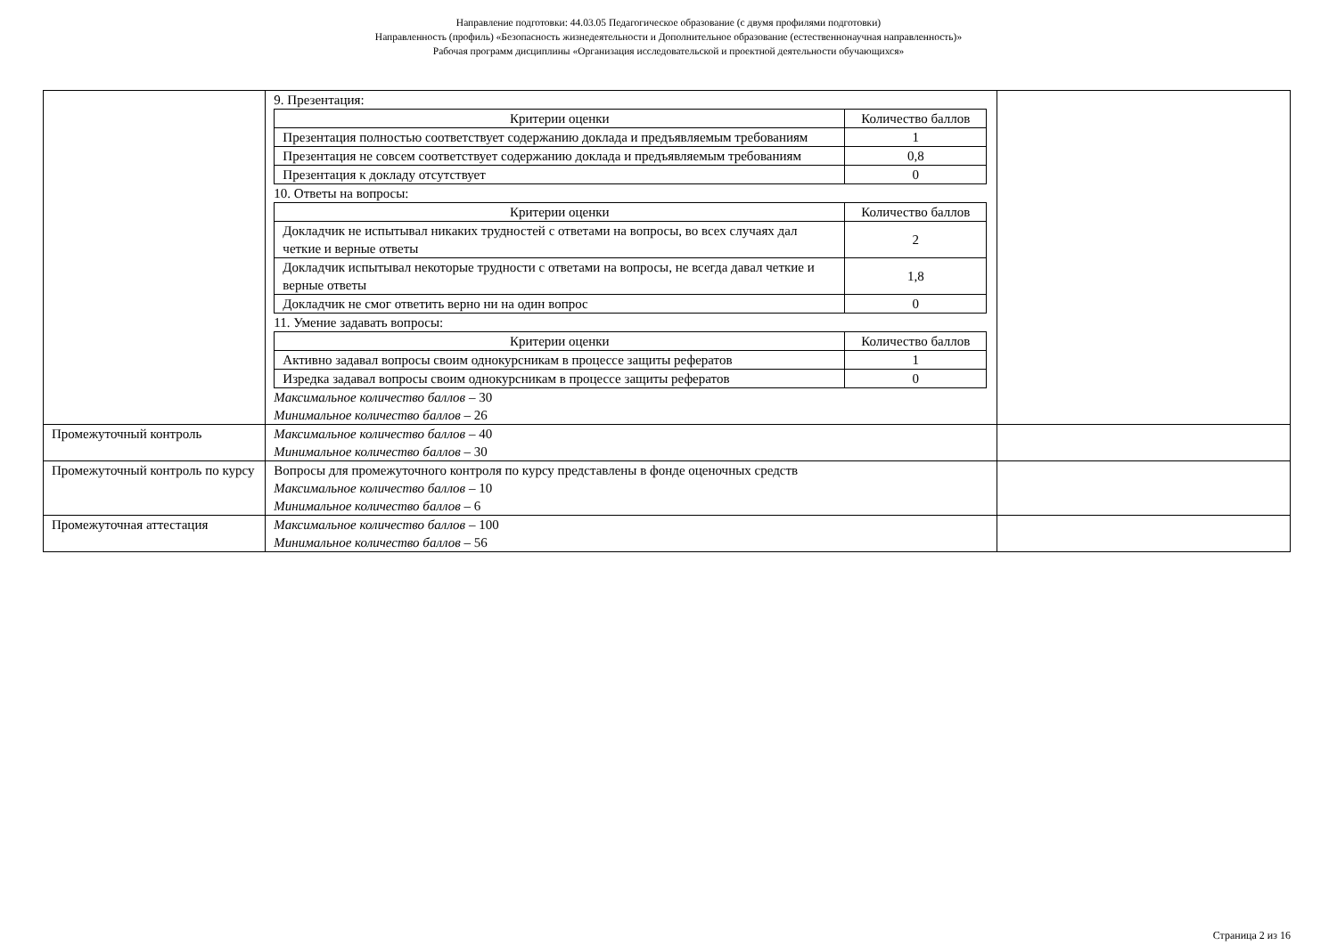Направление подготовки: 44.03.05 Педагогическое образование (с двумя профилями подготовки)
Направленность (профиль) «Безопасность жизнедеятельности и Дополнительное образование (естественнонаучная направленность)»
Рабочая программ дисциплины «Организация исследовательской и проектной деятельности обучающихся»
| | 9. Презентация: / Критерии оценки / Количество баллов / / --- / --- / / Презентация полностью соответствует содержанию доклада и предъявляемым требованиям / 1 / / Презентация не совсем соответствует содержанию доклада и предъявляемым требованиям / 0,8 / / Презентация к докладу отсутствует / 0 / 10. Ответы на вопросы: / Критерии оценки / Количество баллов / / --- / --- / / Докладчик не испытывал никаких трудностей с ответами на вопросы, во всех случаях дал четкие и верные ответы / 2 / / Докладчик испытывал некоторые трудности с ответами на вопросы, не всегда давал четкие и верные ответы / 1,8 / / Докладчик не смог ответить верно ни на один вопрос / 0 / 11. Умение задавать вопросы: / Критерии оценки / Количество баллов / / --- / --- / / Активно задавал вопросы своим однокурсникам в процессе защиты рефератов / 1 / / Изредка задавал вопросы своим однокурсникам в процессе защиты рефератов / 0 / Максимальное количество баллов – 30 Минимальное количество баллов – 26 | |
| Промежуточный контроль | Максимальное количество баллов – 40 Минимальное количество баллов – 30 | |
| Промежуточный контроль по курсу | Вопросы для промежуточного контроля по курсу представлены в фонде оценочных средств Максимальное количество баллов – 10 Минимальное количество баллов – 6 | |
| Промежуточная аттестация | Максимальное количество баллов – 100 Минимальное количество баллов – 56 | |
Страница 2 из 16